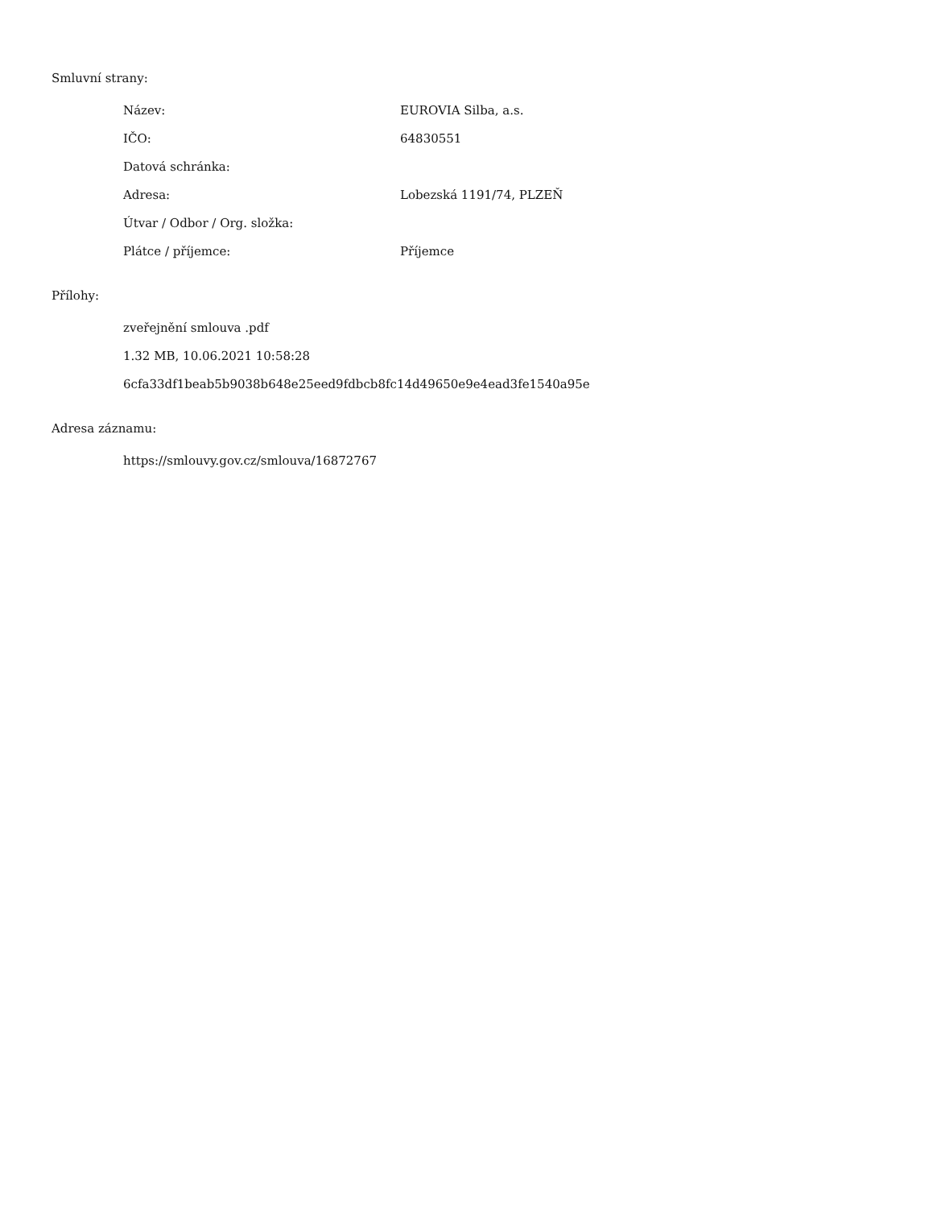Smluvní strany:
| Název: | EUROVIA Silba, a.s. |
| IČO: | 64830551 |
| Datová schránka: | |
| Adresa: | Lobezská 1191/74, PLZEŇ |
| Útvar / Odbor / Org. složka: | |
| Plátce / příjemce: | Příjemce |
Přílohy:
zveřejnění smlouva .pdf
1.32 MB, 10.06.2021 10:58:28
6cfa33df1beab5b9038b648e25eed9fdbcb8fc14d49650e9e4ead3fe1540a95e
Adresa záznamu:
https://smlouvy.gov.cz/smlouva/16872767